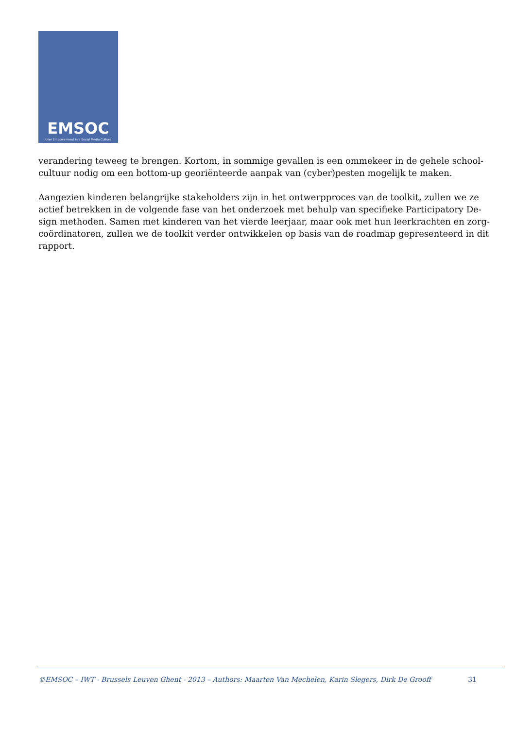EMSOC
User Empowerment in a Social Media Culture
verandering teweeg te brengen. Kortom, in sommige gevallen is een ommekeer in de gehele school-cultuur nodig om een bottom-up georiënteerde aanpak van (cyber)pesten mogelijk te maken.
Aangezien kinderen belangrijke stakeholders zijn in het ontwerpproces van de toolkit, zullen we ze actief betrekken in de volgende fase van het onderzoek met behulp van specifieke Participatory De-sign methoden. Samen met kinderen van het vierde leerjaar, maar ook met hun leerkrachten en zorg-coördinatoren, zullen we de toolkit verder ontwikkelen op basis van de roadmap gepresenteerd in dit rapport.
©EMSOC – IWT - Brussels Leuven Ghent - 2013 – Authors: Maarten Van Mechelen, Karin Slegers, Dirk De Grooff 31